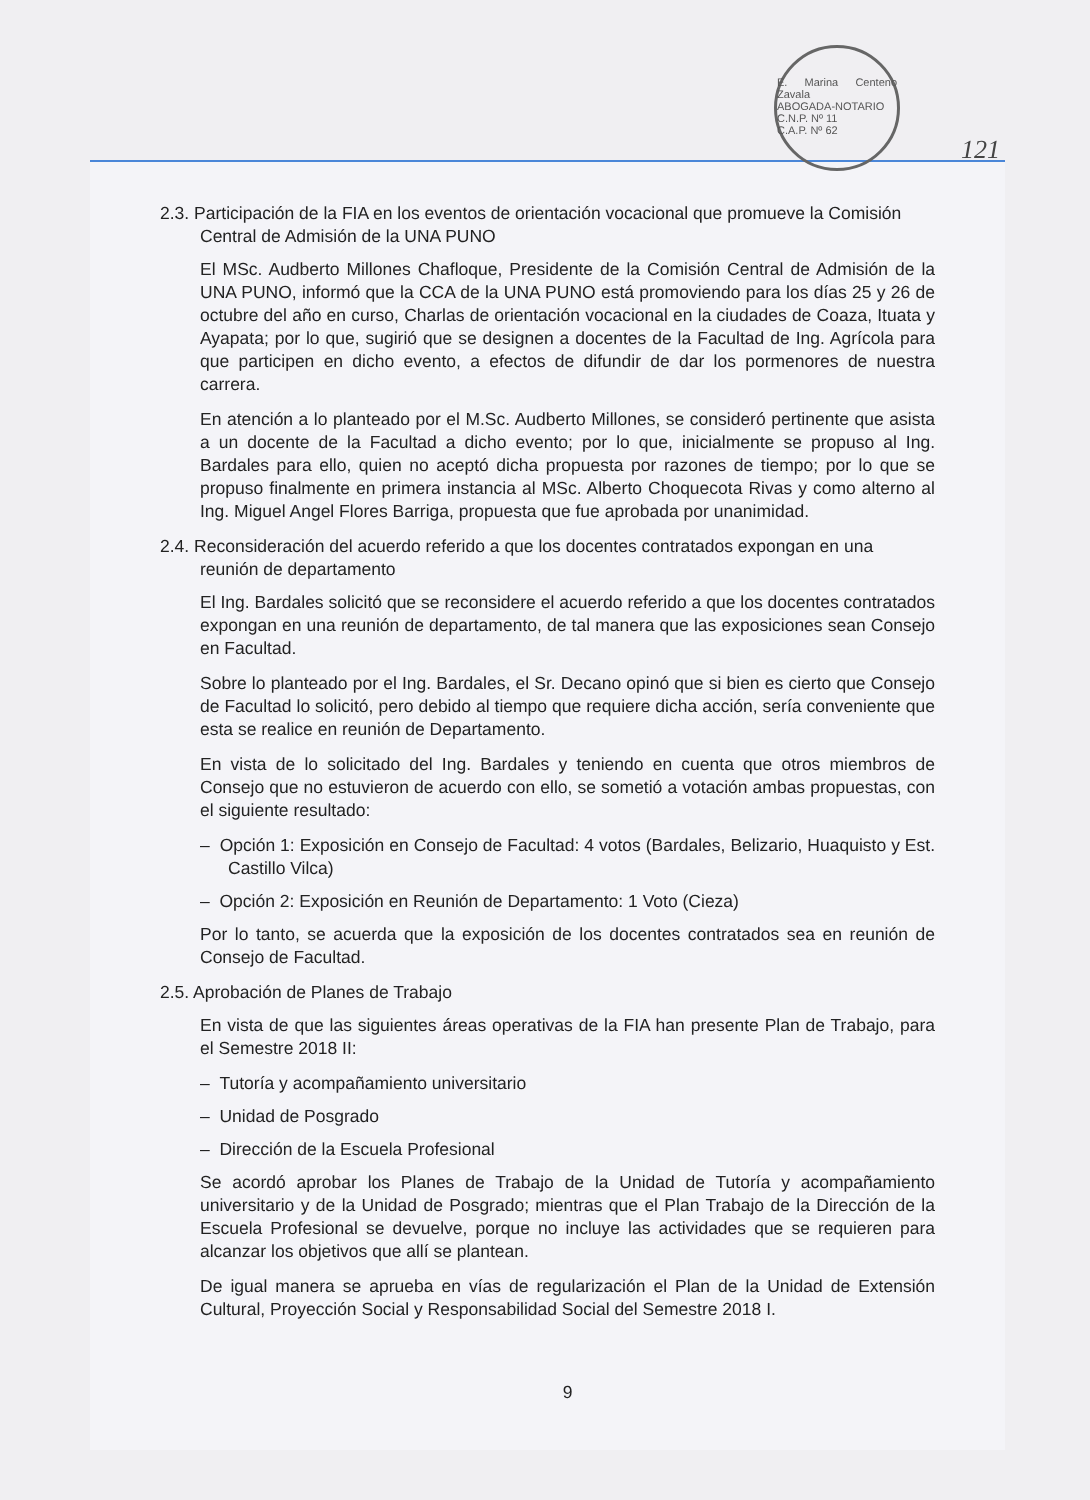E. Marina Centeno Zavala
ABOGADA-NOTARIO
C.N.P. Nº 11
C.A.P. Nº 62
121
2.3. Participación de la FIA en los eventos de orientación vocacional que promueve la Comisión Central de Admisión de la UNA PUNO
El MSc. Audberto Millones Chafloque, Presidente de la Comisión Central de Admisión de la UNA PUNO, informó que la CCA de la UNA PUNO está promoviendo para los días 25 y 26 de octubre del año en curso, Charlas de orientación vocacional en la ciudades de Coaza, Ituata y Ayapata; por lo que, sugirió que se designen a docentes de la Facultad de Ing. Agrícola para que participen en dicho evento, a efectos de difundir de dar los pormenores de nuestra carrera.
En atención a lo planteado por el M.Sc. Audberto Millones, se consideró pertinente que asista a un docente de la Facultad a dicho evento; por lo que, inicialmente se propuso al Ing. Bardales para ello, quien no aceptó dicha propuesta por razones de tiempo; por lo que se propuso finalmente en primera instancia al MSc. Alberto Choquecota Rivas y como alterno al Ing. Miguel Angel Flores Barriga, propuesta que fue aprobada por unanimidad.
2.4. Reconsideración del acuerdo referido a que los docentes contratados expongan en una reunión de departamento
El Ing. Bardales solicitó que se reconsidere el acuerdo referido a que los docentes contratados expongan en una reunión de departamento, de tal manera que las exposiciones sean Consejo en Facultad.
Sobre lo planteado por el Ing. Bardales, el Sr. Decano opinó que si bien es cierto que Consejo de Facultad lo solicitó, pero debido al tiempo que requiere dicha acción, sería conveniente que esta se realice en reunión de Departamento.
En vista de lo solicitado del Ing. Bardales y teniendo en cuenta que otros miembros de Consejo que no estuvieron de acuerdo con ello, se sometió a votación ambas propuestas, con el siguiente resultado:
– Opción 1: Exposición en Consejo de Facultad: 4 votos (Bardales, Belizario, Huaquisto y Est. Castillo Vilca)
– Opción 2: Exposición en Reunión de Departamento: 1 Voto (Cieza)
Por lo tanto, se acuerda que la exposición de los docentes contratados sea en reunión de Consejo de Facultad.
2.5. Aprobación de Planes de Trabajo
En vista de que las siguientes áreas operativas de la FIA han presente Plan de Trabajo, para el Semestre 2018 II:
– Tutoría y acompañamiento universitario
– Unidad de Posgrado
– Dirección de la Escuela Profesional
Se acordó aprobar los Planes de Trabajo de la Unidad de Tutoría y acompañamiento universitario y de la Unidad de Posgrado; mientras que el Plan Trabajo de la Dirección de la Escuela Profesional se devuelve, porque no incluye las actividades que se requieren para alcanzar los objetivos que allí se plantean.
De igual manera se aprueba en vías de regularización el Plan de la Unidad de Extensión Cultural, Proyección Social y Responsabilidad Social del Semestre 2018 I.
9